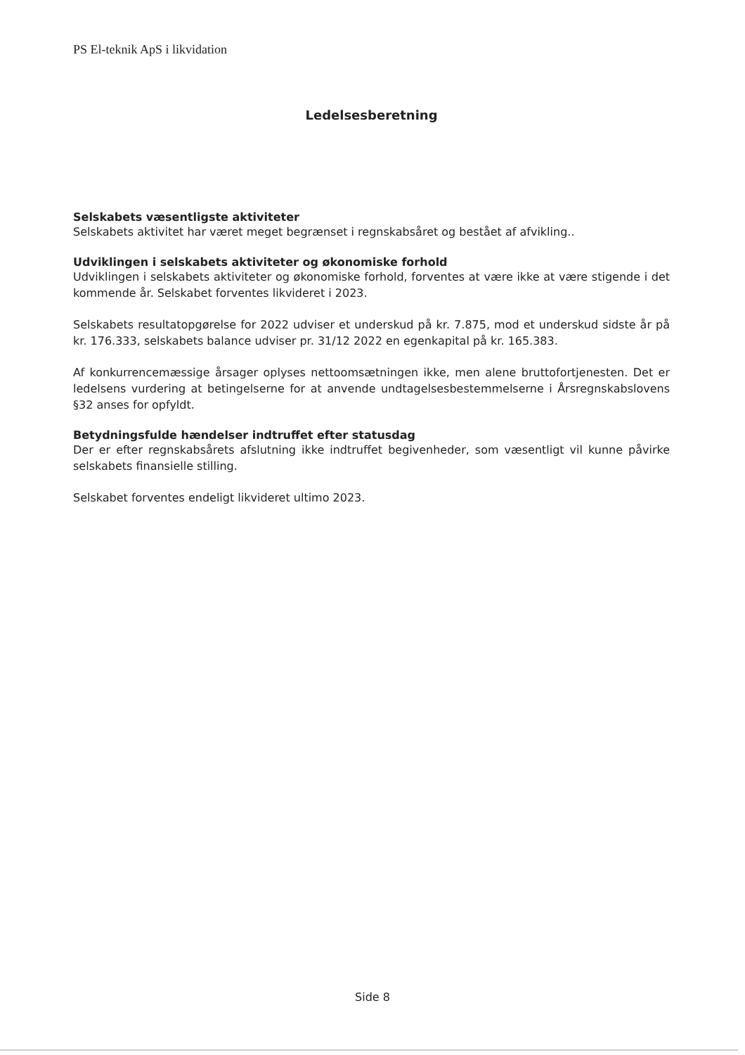PS El-teknik ApS i likvidation
Ledelsesberetning
Selskabets væsentligste aktiviteter
Selskabets aktivitet har været meget begrænset i regnskabsåret og bestået af afvikling..
Udviklingen i selskabets aktiviteter og økonomiske forhold
Udviklingen i selskabets aktiviteter og økonomiske forhold, forventes at være ikke at være stigende i det kommende år. Selskabet forventes likvideret i 2023.
Selskabets resultatopgørelse for 2022 udviser et underskud på kr. 7.875, mod et underskud sidste år på kr. 176.333, selskabets balance udviser pr. 31/12 2022 en egenkapital på kr. 165.383.
Af konkurrencemæssige årsager oplyses nettoomsætningen ikke, men alene bruttofortjenesten. Det er ledelsens vurdering at betingelserne for at anvende undtagelsesbestemmelserne i Årsregnskabslovens §32 anses for opfyldt.
Betydningsfulde hændelser indtruffet efter statusdag
Der er efter regnskabsårets afslutning ikke indtruffet begivenheder, som væsentligt vil kunne påvirke selskabets finansielle stilling.
Selskabet forventes endeligt likvideret ultimo 2023.
Side 8